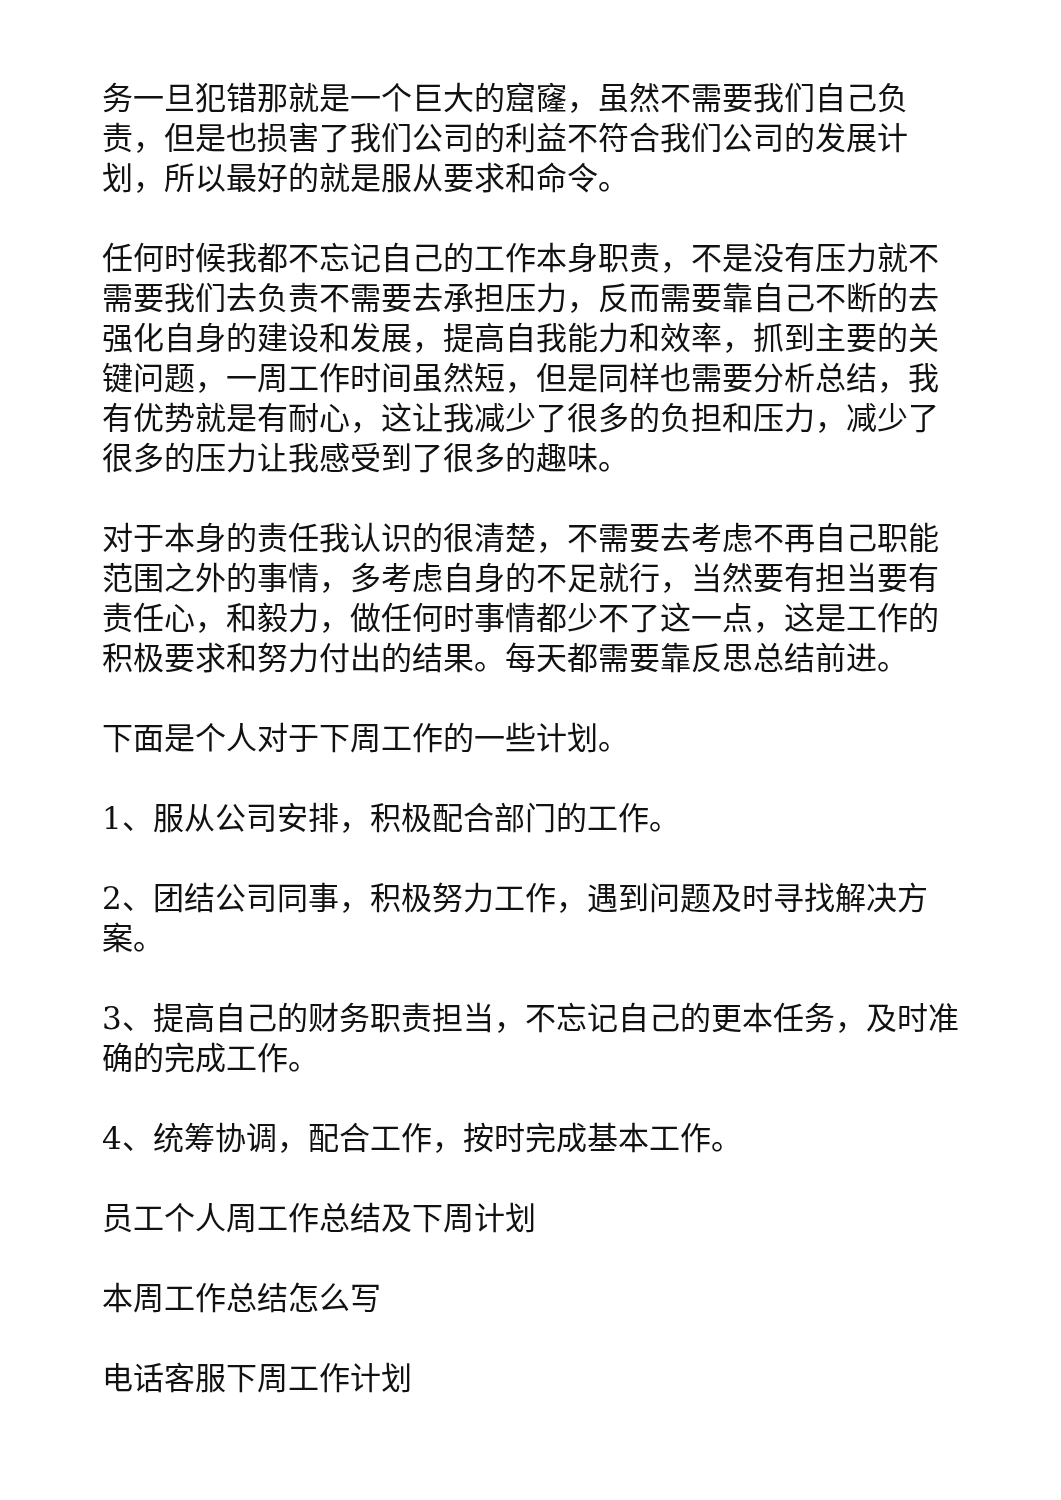务一旦犯错那就是一个巨大的窟窿，虽然不需要我们自己负责，但是也损害了我们公司的利益不符合我们公司的发展计划，所以最好的就是服从要求和命令。
任何时候我都不忘记自己的工作本身职责，不是没有压力就不需要我们去负责不需要去承担压力，反而需要靠自己不断的去强化自身的建设和发展，提高自我能力和效率，抓到主要的关键问题，一周工作时间虽然短，但是同样也需要分析总结，我有优势就是有耐心，这让我减少了很多的负担和压力，减少了很多的压力让我感受到了很多的趣味。
对于本身的责任我认识的很清楚，不需要去考虑不再自己职能范围之外的事情，多考虑自身的不足就行，当然要有担当要有责任心，和毅力，做任何时事情都少不了这一点，这是工作的积极要求和努力付出的结果。每天都需要靠反思总结前进。
下面是个人对于下周工作的一些计划。
1、服从公司安排，积极配合部门的工作。
2、团结公司同事，积极努力工作，遇到问题及时寻找解决方案。
3、提高自己的财务职责担当，不忘记自己的更本任务，及时准确的完成工作。
4、统筹协调，配合工作，按时完成基本工作。
员工个人周工作总结及下周计划
本周工作总结怎么写
电话客服下周工作计划